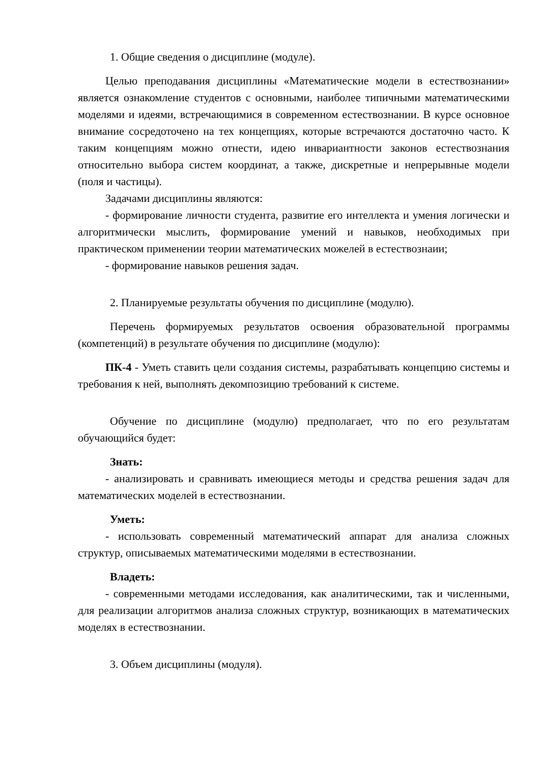1. Общие сведения о дисциплине (модуле).
Целью преподавания дисциплины «Математические модели в естествознании» является ознакомление студентов с основными, наиболее типичными математическими моделями и идеями, встречающимися в современном естествознании. В курсе основное внимание сосредоточено на тех концепциях, которые встречаются достаточно часто. К таким концепциям можно отнести, идею инвариантности законов естествознания относительно выбора систем координат, а также, дискретные и непрерывные модели (поля и частицы).
Задачами дисциплины являются:
- формирование личности студента, развитие его интеллекта и умения логически и алгоритмически мыслить, формирование умений и навыков, необходимых при практическом применении теории математических можелей в естествознаии;
- формирование навыков решения задач.
2. Планируемые результаты обучения по дисциплине (модулю).
Перечень формируемых результатов освоения образовательной программы (компетенций) в результате обучения по дисциплине (модулю):
ПК-4 - Уметь ставить цели создания системы, разрабатывать концепцию системы и требования к ней, выполнять декомпозицию требований к системе.
Обучение по дисциплине (модулю) предполагает, что по его результатам обучающийся будет:
Знать:
- анализировать и сравнивать имеющиеся методы и средства решения задач для математических моделей в естествознании.
Уметь:
- использовать современный математический аппарат для анализа сложных структур, описываемых математическими моделями в естествознании.
Владеть:
- современными методами исследования, как аналитическими, так и численными, для реализации алгоритмов анализа сложных структур, возникающих в математических моделях в естествознании.
3. Объем дисциплины (модуля).